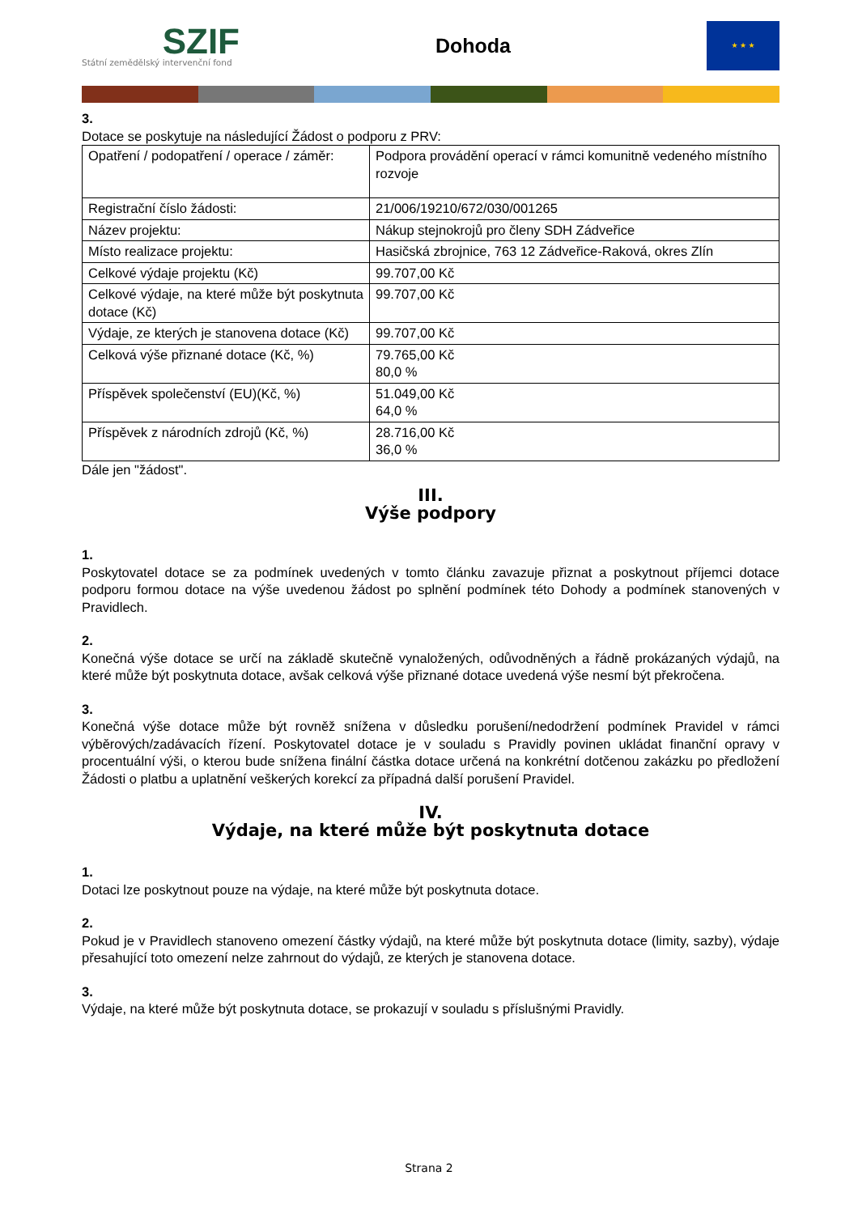SZIF
Státní zemědělský intervenční fond
Dohoda
★ ★ ★
3.
Dotace se poskytuje na následující Žádost o podporu z PRV:
| Opatření / podopatření / operace / záměr: | Podpora provádění operací v rámci komunitně vedeného místního rozvoje |
| Registrační číslo žádosti: | 21/006/19210/672/030/001265 |
| Název projektu: | Nákup stejnokrojů pro členy SDH Zádveřice |
| Místo realizace projektu: | Hasičská zbrojnice, 763 12 Zádveřice-Raková, okres Zlín |
| Celkové výdaje projektu (Kč) | 99.707,00 Kč |
| Celkové výdaje, na které může být poskytnuta dotace (Kč) | 99.707,00 Kč |
| Výdaje, ze kterých je stanovena dotace (Kč) | 99.707,00 Kč |
| Celková výše přiznané dotace (Kč, %) | 79.765,00 Kč 80,0 % |
| Příspěvek společenství (EU)(Kč, %) | 51.049,00 Kč 64,0 % |
| Příspěvek z národních zdrojů (Kč, %) | 28.716,00 Kč 36,0 % |
Dále jen "žádost".
III.
Výše podpory
1.
Poskytovatel dotace se za podmínek uvedených v tomto článku zavazuje přiznat a poskytnout příjemci dotace podporu formou dotace na výše uvedenou žádost po splnění podmínek této Dohody a podmínek stanovených v Pravidlech.
2.
Konečná výše dotace se určí na základě skutečně vynaložených, odůvodněných a řádně prokázaných výdajů, na které může být poskytnuta dotace, avšak celková výše přiznané dotace uvedená výše nesmí být překročena.
3.
Konečná výše dotace může být rovněž snížena v důsledku porušení/nedodržení podmínek Pravidel v rámci výběrových/zadávacích řízení. Poskytovatel dotace je v souladu s Pravidly povinen ukládat finanční opravy v procentuální výši, o kterou bude snížena finální částka dotace určená na konkrétní dotčenou zakázku po předložení Žádosti o platbu a uplatnění veškerých korekcí za případná další porušení Pravidel.
IV.
Výdaje, na které může být poskytnuta dotace
1.
Dotaci lze poskytnout pouze na výdaje, na které může být poskytnuta dotace.
2.
Pokud je v Pravidlech stanoveno omezení částky výdajů, na které může být poskytnuta dotace (limity, sazby), výdaje přesahující toto omezení nelze zahrnout do výdajů, ze kterých je stanovena dotace.
3.
Výdaje, na které může být poskytnuta dotace, se prokazují v souladu s příslušnými Pravidly.
Strana 2